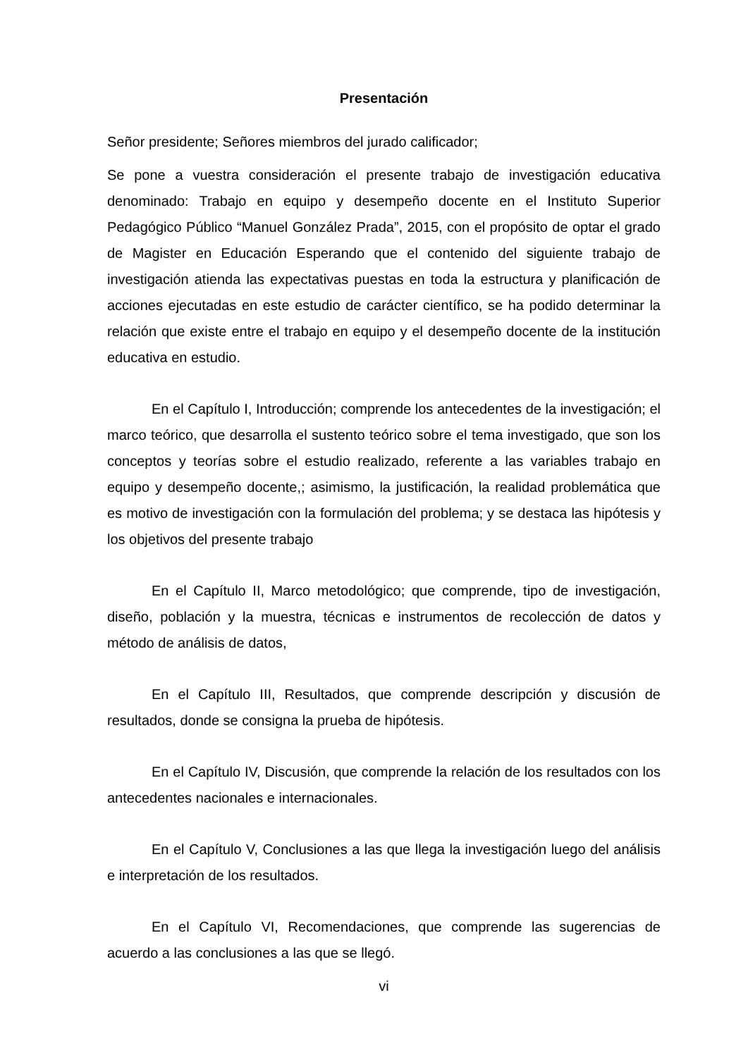Presentación
Señor presidente; Señores miembros del jurado calificador;
Se pone a vuestra consideración el presente trabajo de investigación educativa denominado: Trabajo en equipo y desempeño docente en el Instituto Superior Pedagógico Público “Manuel González Prada”, 2015, con el propósito de optar el grado de Magister en Educación Esperando que el contenido del siguiente trabajo de investigación atienda las expectativas puestas en toda la estructura y planificación de acciones ejecutadas en este estudio de carácter científico, se ha podido determinar la relación que existe entre el trabajo en equipo y el desempeño docente de la institución educativa en estudio.
En el Capítulo I, Introducción; comprende los antecedentes de la investigación; el marco teórico, que desarrolla el sustento teórico sobre el tema investigado, que son los conceptos y teorías sobre el estudio realizado, referente a las variables trabajo en equipo y desempeño docente,; asimismo, la justificación, la realidad problemática que es motivo de investigación con la formulación del problema; y se destaca las hipótesis y los objetivos del presente trabajo
En el Capítulo II, Marco metodológico; que comprende, tipo de investigación, diseño, población y la muestra, técnicas e instrumentos de recolección de datos y método de análisis de datos,
En el Capítulo III, Resultados, que comprende descripción y discusión de resultados, donde se consigna la prueba de hipótesis.
En el Capítulo IV, Discusión, que comprende la relación de los resultados con los antecedentes nacionales e internacionales.
En el Capítulo V, Conclusiones a las que llega la investigación luego del análisis e interpretación de los resultados.
En el Capítulo VI, Recomendaciones, que comprende las sugerencias de acuerdo a las conclusiones a las que se llegó.
vi